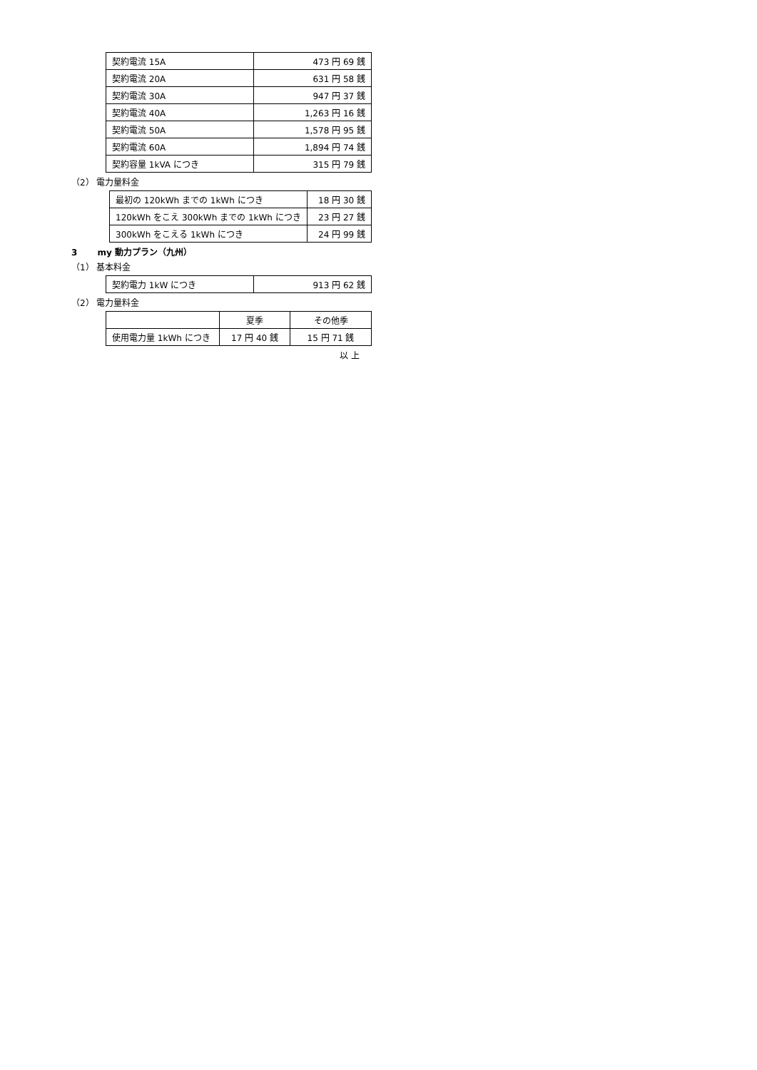| 契約電流 15A | 473 円 69 銭 |
| 契約電流 20A | 631 円 58 銭 |
| 契約電流 30A | 947 円 37 銭 |
| 契約電流 40A | 1,263 円 16 銭 |
| 契約電流 50A | 1,578 円 95 銭 |
| 契約電流 60A | 1,894 円 74 銭 |
| 契約容量 1kVA につき | 315 円 79 銭 |
（2） 電力量料金
| 最初の 120kWh までの 1kWh につき | 18 円 30 銭 |
| 120kWh をこえ 300kWh までの 1kWh につき | 23 円 27 銭 |
| 300kWh をこえる 1kWh につき | 24 円 99 銭 |
3　　 my 動力プラン（九州）
（1） 基本料金
| 契約電力 1kW につき | 913 円 62 銭 |
（2） 電力量料金
| | 夏季 | その他季 |
| 使用電力量 1kWh につき | 17 円 40 銭 | 15 円 71 銭 |
以 上